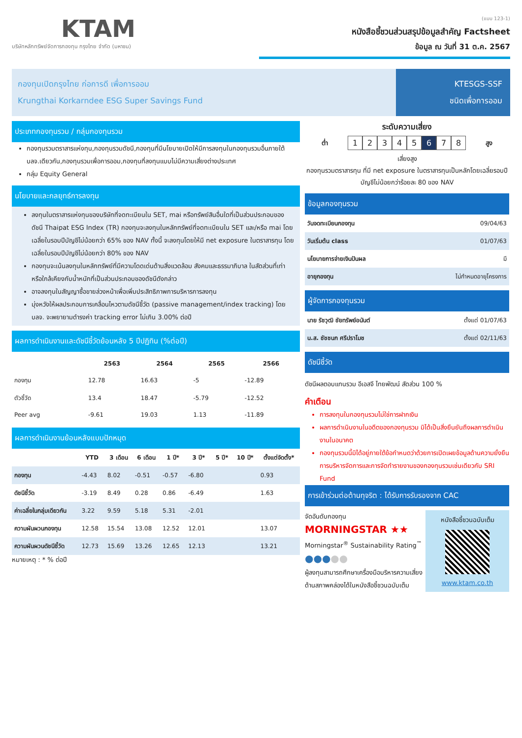KTAM
บริษัทหลักทรัพย์จัดการกองทุน กรุงไทย จำกัด (มหาชน)
(แบบ 123-1)
หนังสือชี้ชวนส่วนสรุปข้อมูลสำคัญ Factsheet
ข้อมูล ณ วันที่ 31 ต.ค. 2567
กองทุนเปิดกรุงไทย ก่อการดี เพื่อการออม
Krungthai Korkarndee ESG Super Savings Fund
KTESGS-SSF
ชนิดเพื่อการออม
ประเภทกองทุนรวม / กลุ่มกองทุนรวม
กองทุนรวมตราสารแห่งทุน,กองทุนรวมดัชนี,กองทุนที่มีนโยบายเปิดให้มีการลงทุนในกองทุนรวมอื่นภายใต้ บลจ.เดียวกัน,กองทุนรวมเพื่อการออม,กองทุนที่ลงทุนแบบไม่มีความเสี่ยงต่างประเทศ
กลุ่ม Equity General
นโยบายและกลยุทธ์การลงทุน
ลงทุนในตราสารแห่งทุนของบริษัทที่จดทะเบียนใน SET, mai หรือทรัพย์สินอื่นใดที่เป็นส่วนประกอบของดัชนี Thaipat ESG Index (TR) กองทุนจะลงทุนในหลักทรัพย์ที่จดทะเบียนใน SET และ/หรือ mai โดยเฉลี่ยในรอบปีบัญชีไม่น้อยกว่า 65% ของ NAV ทั้งนี้ จะลงทุนโดยให้มี net exposure ในตราสารทุน โดยเฉลี่ยในรอบปีบัญชีไม่น้อยกว่า 80% ของ NAV
กองทุนจะเน้นลงทุนในหลักทรัพย์ที่มีความโดดเด่นด้านสิ่งแวดล้อม สังคมและธรรมาภิบาล ในสัดส่วนที่เท่าหรือใกล้เคียงกับน้ำหนักที่เป็นส่วนประกอบของดัชนีดังกล่าว
อาจลงทุนในสัญญาซื้อขายล่วงหน้าเพื่อเพิ่มประสิทธิภาพการบริหารการลงทุน
มุ่งหวังให้ผลประกอบการเคลื่อนไหวตามดัชนีชี้วัด (passive management/index tracking) โดย บลจ. จะพยายามดำรงค่า tracking error ไม่เกิน 3.00% ต่อปี
ผลการดำเนินงานและดัชนีชี้วัดย้อนหลัง 5 ปีปฏิทิน (%ต่อปี)
| | 2563 | 2564 | 2565 | 2566 |
| --- | --- | --- | --- | --- |
| กองทุน | 12.78 | 16.63 | -5 | -12.89 |
| ตัวชี้วัด | 13.4 | 18.47 | -5.79 | -12.52 |
| Peer avg | -9.61 | 19.03 | 1.13 | -11.89 |
ผลการดำเนินงานย้อนหลังแบบปักหมุด
| | YTD | 3 เดือน | 6 เดือน | 1 ปี* | 3 ปี* | 5 ปี* | 10 ปี* | ตั้งแต่จัดตั้ง* |
| --- | --- | --- | --- | --- | --- | --- | --- | --- |
| กองทุน | -4.43 | 8.02 | -0.51 | -0.57 | -6.80 | | | 0.93 |
| ดัชนีชี้วัด | -3.19 | 8.49 | 0.28 | 0.86 | -6.49 | | | 1.63 |
| ค่าเฉลี่ยในกลุ่มเดียวกัน | 3.22 | 9.59 | 5.18 | 5.31 | -2.01 | | | |
| ความผันผวนกองทุน | 12.58 | 15.54 | 13.08 | 12.52 | 12.01 | | | 13.07 |
| ความผันผวนดัชนีชี้วัด | 12.73 | 15.69 | 13.26 | 12.65 | 12.13 | | | 13.21 |
หมายเหตุ : * % ต่อปี
ระดับความเสี่ยง
ต่ำ
12345678
สูง
เสี่ยงสูง
กองทุนรวมตราสารทุน ที่มี net exposure ในตราสารทุนเป็นหลักโดยเฉลี่ยรอบปีบัญชีไม่น้อยกว่าร้อยละ 80 ของ NAV
ข้อมูลกองทุนรวม
| วันจดทะเบียนกองทุน | 09/04/63 |
| วันเริ่มต้น class | 01/07/63 |
| นโยบายการจ่ายเงินปันผล | มี |
| อายุกองทุน | ไม่กำหนดอายุโครงการ |
ผู้จัดการกองทุนรวม
| นาย รัชวุฒิ ชัยทรัพย์อนันต์ | ตั้งแต่ 01/07/63 |
| น.ส. ชัชชนก ศรีปราโมช | ตั้งแต่ 02/11/63 |
ดัชนีชี้วัด
ดัชนีผลตอบแทนรวม อีเอสจี ไทยพัฒน์ สัดส่วน 100 %
คำเตือน
การลงทุนในกองทุนรวมไม่ใช่การฝากเงิน
ผลการดำเนินงานในอดีตของกองทุนรวม มิได้เป็นสิ่งยืนยันถึงผลการดำเนินงานในอนาคต
กองทุนรวมนี้มิได้อยู่ภายใต้ข้อกำหนดว่าด้วยการเปิดเผยข้อมูลด้านความยั่งยืน การบริหารจัดการและการจัดทำรายงานของกองทุนรวมเช่นเดียวกับ SRI Fund
การเข้าร่วมต่อต้านทุจริต : ได้รับการรับรองจาก CAC
จัดอันดับกองทุน
MORNINGSTAR ★★
Morningstar<sup>®</sup> Sustainability Rating<sup>™</sup>
●●●●●
ผู้ลงทุนสามารถศึกษาเครื่องมือบริหารความเสี่ยงด้านสภาพคล่องได้ในหนังสือชี้ชวนฉบับเต็ม
หนังสือชี้ชวนฉบับเต็ม
www.ktam.co.th